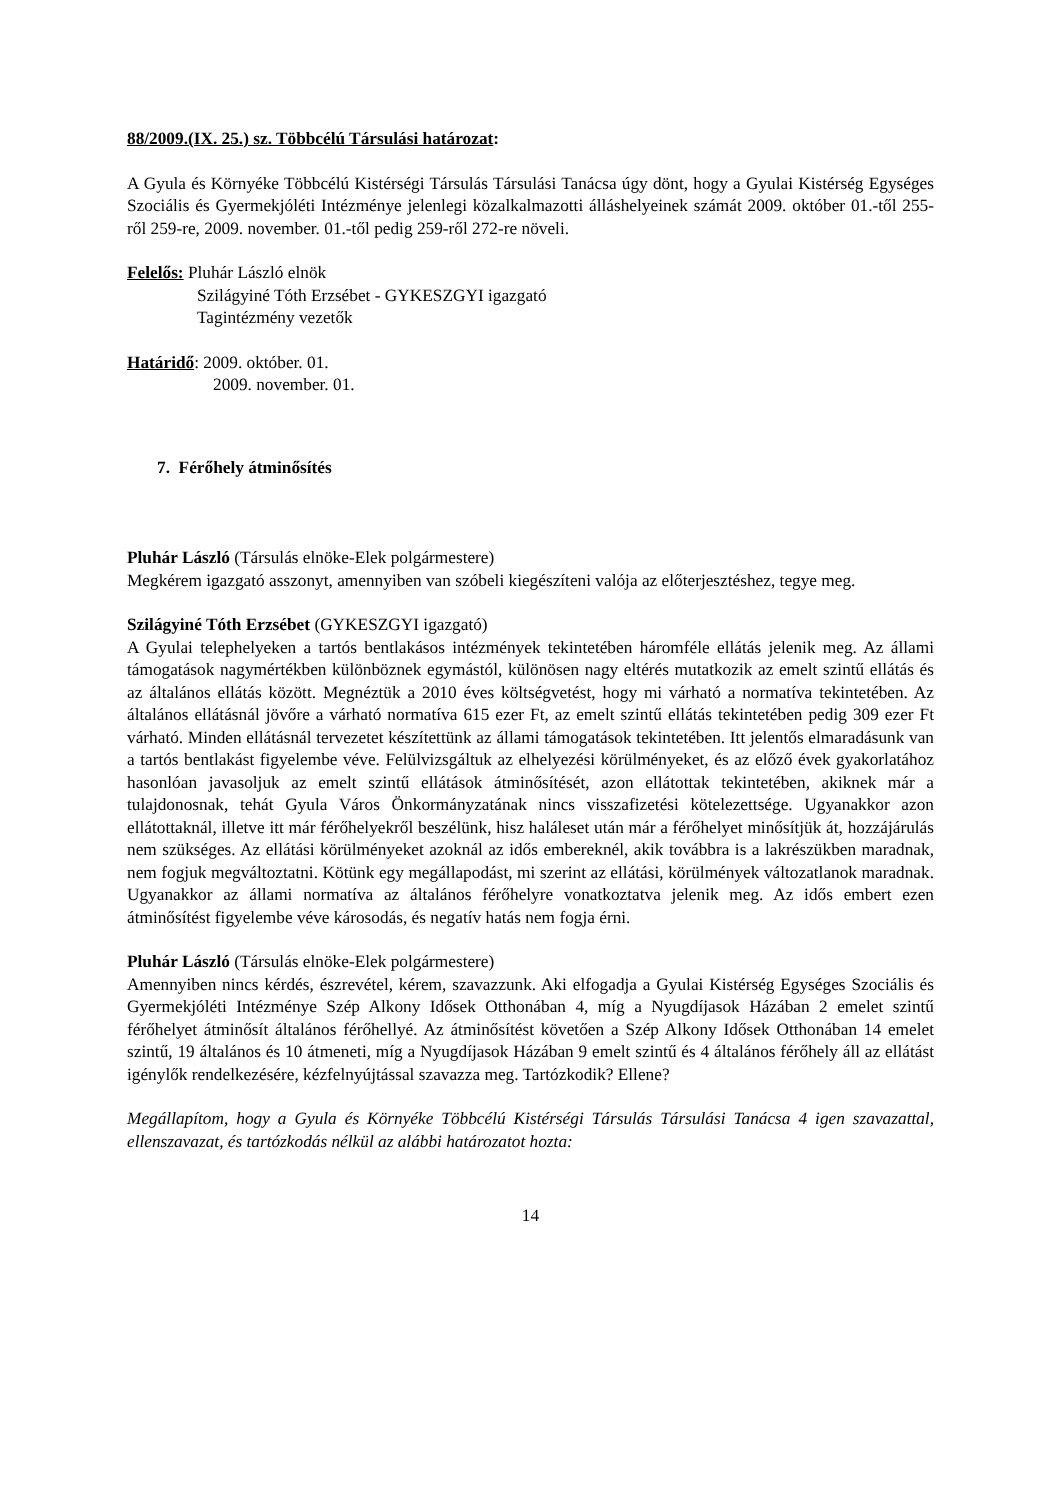88/2009.(IX. 25.) sz. Többcélú Társulási határozat:
A Gyula és Környéke Többcélú Kistérségi Társulás Társulási Tanácsa úgy dönt, hogy a Gyulai Kistérség Egységes Szociális és Gyermekjóléti Intézménye jelenlegi közalkalmazotti álláshelyeinek számát 2009. október 01.-től 255-ről 259-re, 2009. november. 01.-től pedig 259-ről 272-re növeli.
Felelős: Pluhár László elnök
Szilágyiné Tóth Erzsébet - GYKESZGYI igazgató
Tagintézmény vezetők
Határidő: 2009. október. 01.
2009. november. 01.
7. Férőhely átminősítés
Pluhár László (Társulás elnöke-Elek polgármestere)
Megkérem igazgató asszonyt, amennyiben van szóbeli kiegészíteni valója az előterjesztéshez, tegye meg.
Szilágyiné Tóth Erzsébet (GYKESZGYI igazgató)
A Gyulai telephelyeken a tartós bentlakásos intézmények tekintetében háromféle ellátás jelenik meg. Az állami támogatások nagymértékben különböznek egymástól, különösen nagy eltérés mutatkozik az emelt szintű ellátás és az általános ellátás között. Megnéztük a 2010 éves költségvetést, hogy mi várható a normatíva tekintetében. Az általános ellátásnál jövőre a várható normatíva 615 ezer Ft, az emelt szintű ellátás tekintetében pedig 309 ezer Ft várható. Minden ellátásnál tervezetet készítettünk az állami támogatások tekintetében. Itt jelentős elmaradásunk van a tartós bentlakást figyelembe véve. Felülvizsgáltuk az elhelyezési körülményeket, és az előző évek gyakorlatához hasonlóan javasoljuk az emelt szintű ellátások átminősítését, azon ellátottak tekintetében, akiknek már a tulajdonosnak, tehát Gyula Város Önkormányzatának nincs visszafizetési kötelezettsége. Ugyanakkor azon ellátottaknál, illetve itt már férőhelyekről beszélünk, hisz haláleset után már a férőhelyet minősítjük át, hozzájárulás nem szükséges. Az ellátási körülményeket azoknál az idős embereknél, akik továbbra is a lakrészükben maradnak, nem fogjuk megváltoztatni. Kötünk egy megállapodást, mi szerint az ellátási, körülmények változatlanok maradnak. Ugyanakkor az állami normatíva az általános férőhelyre vonatkoztatva jelenik meg. Az idős embert ezen átminősítést figyelembe véve károsodás, és negatív hatás nem fogja érni.
Pluhár László (Társulás elnöke-Elek polgármestere)
Amennyiben nincs kérdés, észrevétel, kérem, szavazzunk. Aki elfogadja a Gyulai Kistérség Egységes Szociális és Gyermekjóléti Intézménye Szép Alkony Idősek Otthonában 4, míg a Nyugdíjasok Házában 2 emelet szintű férőhelyet átminősít általános férőhellyé. Az átminősítést követően a Szép Alkony Idősek Otthonában 14 emelet szintű, 19 általános és 10 átmeneti, míg a Nyugdíjasok Házában 9 emelt szintű és 4 általános férőhely áll az ellátást igénylők rendelkezésére, kézfelnyújtással szavazza meg. Tartózkodik? Ellene?
Megállapítom, hogy a Gyula és Környéke Többcélú Kistérségi Társulás Társulási Tanácsa 4 igen szavazattal, ellenszavazat, és tartózkodás nélkül az alábbi határozatot hozta:
14